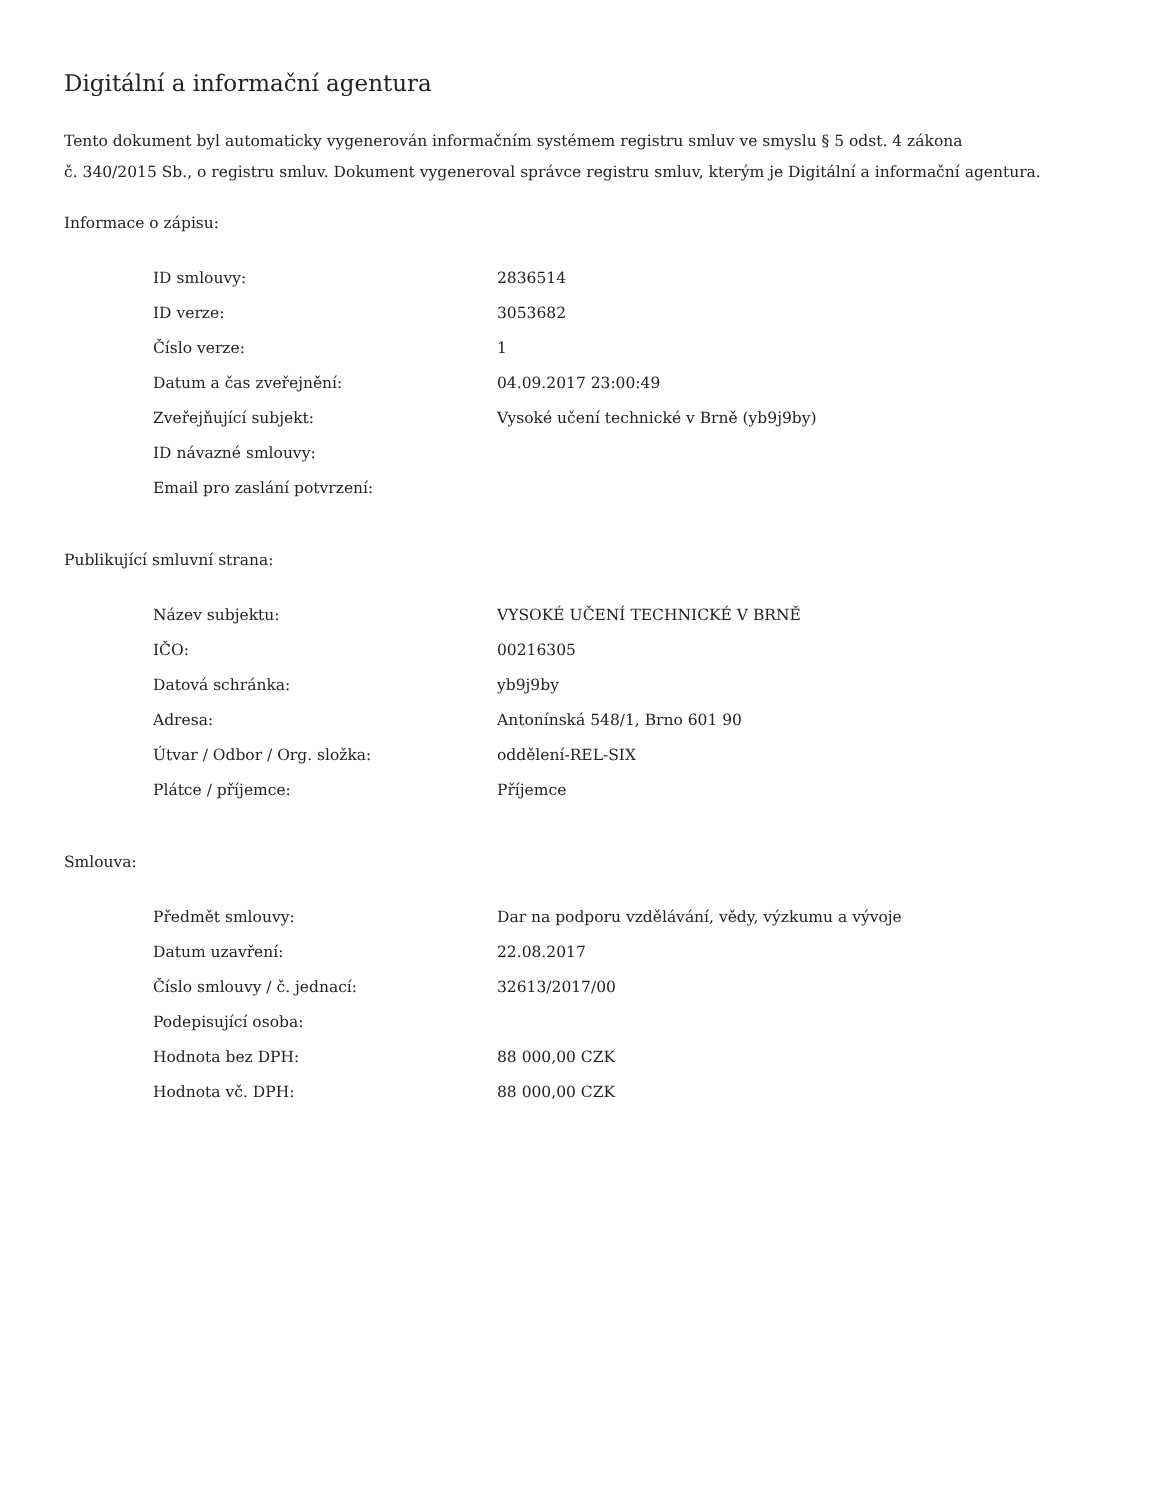Digitální a informační agentura
Tento dokument byl automaticky vygenerován informačním systémem registru smluv ve smyslu § 5 odst. 4 zákona
č. 340/2015 Sb., o registru smluv. Dokument vygeneroval správce registru smluv, kterým je Digitální a informační agentura.
Informace o zápisu:
| ID smlouvy: | 2836514 |
| ID verze: | 3053682 |
| Číslo verze: | 1 |
| Datum a čas zveřejnění: | 04.09.2017 23:00:49 |
| Zveřejňující subjekt: | Vysoké učení technické v Brně (yb9j9by) |
| ID návazné smlouvy: | |
| Email pro zaslání potvrzení: | |
Publikující smluvní strana:
| Název subjektu: | VYSOKÉ UČENÍ TECHNICKÉ V BRNĚ |
| IČO: | 00216305 |
| Datová schránka: | yb9j9by |
| Adresa: | Antonínská 548/1, Brno 601 90 |
| Útvar / Odbor / Org. složka: | oddělení-REL-SIX |
| Plátce / příjemce: | Příjemce |
Smlouva:
| Předmět smlouvy: | Dar na podporu vzdělávání, vědy, výzkumu a vývoje |
| Datum uzavření: | 22.08.2017 |
| Číslo smlouvy / č. jednací: | 32613/2017/00 |
| Podepisující osoba: | |
| Hodnota bez DPH: | 88 000,00 CZK |
| Hodnota vč. DPH: | 88 000,00 CZK |